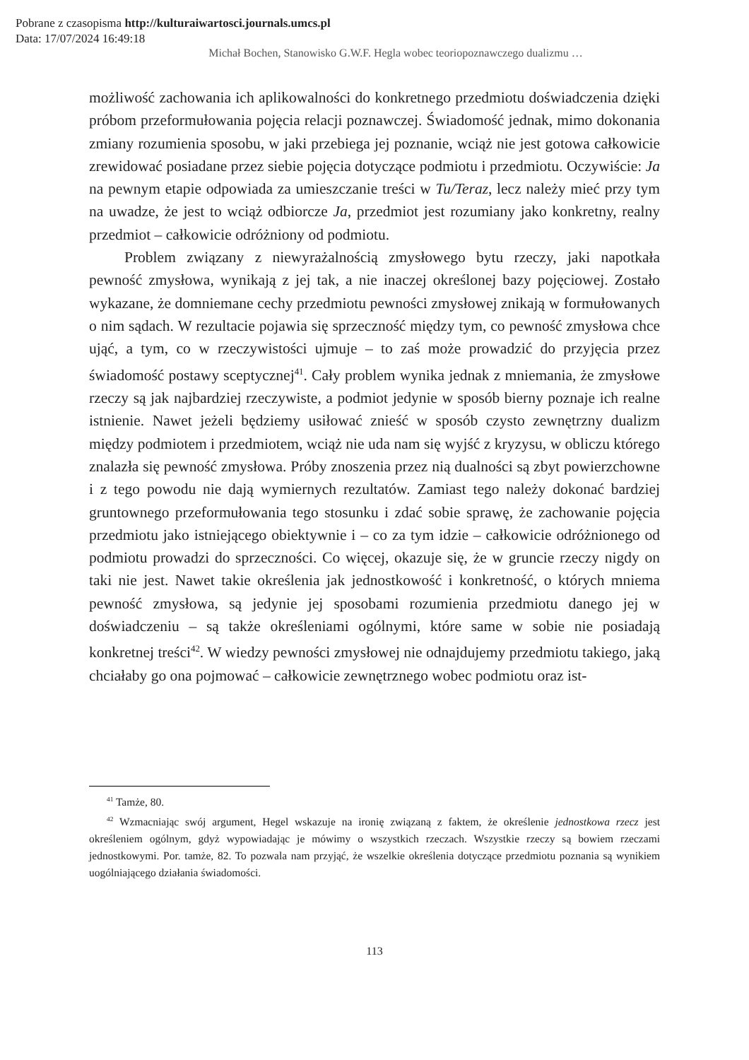Pobrane z czasopisma http://kulturaiwartosci.journals.umcs.pl
Data: 17/07/2024 16:49:18
Michał Bochen, Stanowisko G.W.F. Hegla wobec teoriopoznawczego dualizmu …
możliwość zachowania ich aplikowalności do konkretnego przedmiotu doświadczenia dzięki próbom przeformułowania pojęcia relacji poznawczej. Świadomość jednak, mimo dokonania zmiany rozumienia sposobu, w jaki przebiega jej poznanie, wciąż nie jest gotowa całkowicie zrewidować posiadane przez siebie pojęcia dotyczące podmiotu i przedmiotu. Oczywiście: Ja na pewnym etapie odpowiada za umieszczanie treści w Tu/Teraz, lecz należy mieć przy tym na uwadze, że jest to wciąż odbiorcze Ja, przedmiot jest rozumiany jako konkretny, realny przedmiot – całkowicie odróżniony od podmiotu.
Problem związany z niewyrażalnością zmysłowego bytu rzeczy, jaki napotkała pewność zmysłowa, wynikają z jej tak, a nie inaczej określonej bazy pojęciowej. Zostało wykazane, że domniemane cechy przedmiotu pewności zmysłowej znikają w formułowanych o nim sądach. W rezultacie pojawia się sprzeczność między tym, co pewność zmysłowa chce ująć, a tym, co w rzeczywistości ujmuje – to zaś może prowadzić do przyjęcia przez świadomość postawy sceptycznej<sup>41</sup>. Cały problem wynika jednak z mniemania, że zmysłowe rzeczy są jak najbardziej rzeczywiste, a podmiot jedynie w sposób bierny poznaje ich realne istnienie. Nawet jeżeli będziemy usiłować znieść w sposób czysto zewnętrzny dualizm między podmiotem i przedmiotem, wciąż nie uda nam się wyjść z kryzysu, w obliczu którego znalazła się pewność zmysłowa. Próby znoszenia przez nią dualności są zbyt powierzchowne i z tego powodu nie dają wymiernych rezultatów. Zamiast tego należy dokonać bardziej gruntownego przeformułowania tego stosunku i zdać sobie sprawę, że zachowanie pojęcia przedmiotu jako istniejącego obiektywnie i – co za tym idzie – całkowicie odróżnionego od podmiotu prowadzi do sprzeczności. Co więcej, okazuje się, że w gruncie rzeczy nigdy on taki nie jest. Nawet takie określenia jak jednostkowość i konkretność, o których mniema pewność zmysłowa, są jedynie jej sposobami rozumienia przedmiotu danego jej w doświadczeniu – są także określeniami ogólnymi, które same w sobie nie posiadają konkretnej treści<sup>42</sup>. W wiedzy pewności zmysłowej nie odnajdujemy przedmiotu takiego, jaką chciałaby go ona pojmować – całkowicie zewnętrznego wobec podmiotu oraz ist-
<sup>41</sup> Tamże, 80.
<sup>42</sup> Wzmacniając swój argument, Hegel wskazuje na ironię związaną z faktem, że określenie jednostkowa rzecz jest określeniem ogólnym, gdyż wypowiadając je mówimy o wszystkich rzeczach. Wszystkie rzeczy są bowiem rzeczami jednostkowymi. Por. tamże, 82. To pozwala nam przyjąć, że wszelkie określenia dotyczące przedmiotu poznania są wynikiem uogólniającego działania świadomości.
113